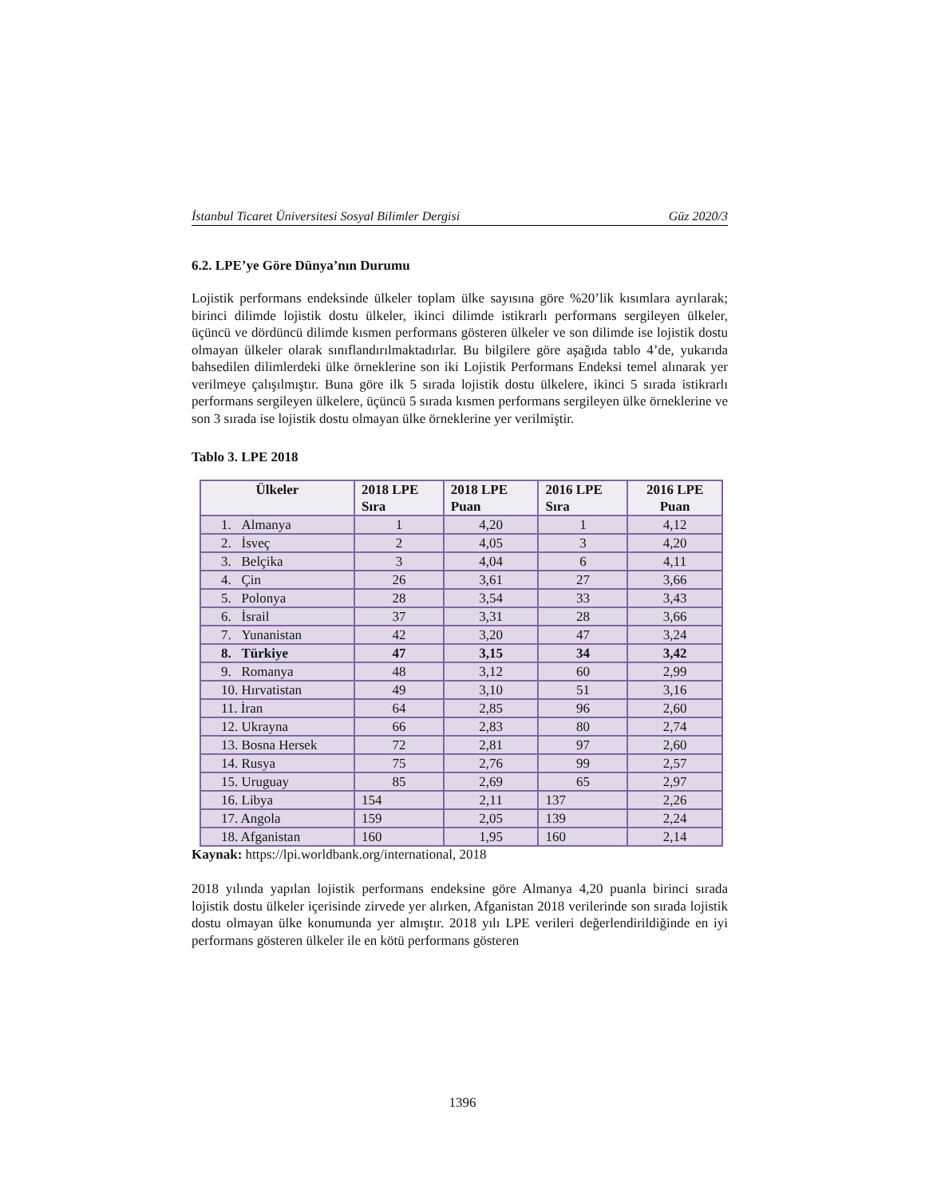İstanbul Ticaret Üniversitesi Sosyal Bilimler Dergisi Güz 2020/3
6.2. LPE’ye Göre Dünya’nın Durumu
Lojistik performans endeksinde ülkeler toplam ülke sayısına göre %20’lik kısımlara ayrılarak; birinci dilimde lojistik dostu ülkeler, ikinci dilimde istikrarlı performans sergileyen ülkeler, üçüncü ve dördüncü dilimde kısmen performans gösteren ülkeler ve son dilimde ise lojistik dostu olmayan ülkeler olarak sınıflandırılmaktadırlar. Bu bilgilere göre aşağıda tablo 4’de, yukarıda bahsedilen dilimlerdeki ülke örneklerine son iki Lojistik Performans Endeksi temel alınarak yer verilmeye çalışılmıştır. Buna göre ilk 5 sırada lojistik dostu ülkelere, ikinci 5 sırada istikrarlı performans sergileyen ülkelere, üçüncü 5 sırada kısmen performans sergileyen ülke örneklerine ve son 3 sırada ise lojistik dostu olmayan ülke örneklerine yer verilmiştir.
Tablo 3. LPE 2018
| Ülkeler | 2018 LPE Sıra | 2018 LPE Puan | 2016 LPE Sıra | 2016 LPE Puan |
| --- | --- | --- | --- | --- |
| 1. Almanya | 1 | 4,20 | 1 | 4,12 |
| 2. İsveç | 2 | 4,05 | 3 | 4,20 |
| 3. Belçika | 3 | 4,04 | 6 | 4,11 |
| 4. Çin | 26 | 3,61 | 27 | 3,66 |
| 5. Polonya | 28 | 3,54 | 33 | 3,43 |
| 6. İsrail | 37 | 3,31 | 28 | 3,66 |
| 7. Yunanistan | 42 | 3,20 | 47 | 3,24 |
| 8. Türkiye | 47 | 3,15 | 34 | 3,42 |
| 9. Romanya | 48 | 3,12 | 60 | 2,99 |
| 10. Hırvatistan | 49 | 3,10 | 51 | 3,16 |
| 11. İran | 64 | 2,85 | 96 | 2,60 |
| 12. Ukrayna | 66 | 2,83 | 80 | 2,74 |
| 13. Bosna Hersek | 72 | 2,81 | 97 | 2,60 |
| 14. Rusya | 75 | 2,76 | 99 | 2,57 |
| 15. Uruguay | 85 | 2,69 | 65 | 2,97 |
| 16. Libya | 154 | 2,11 | 137 | 2,26 |
| 17. Angola | 159 | 2,05 | 139 | 2,24 |
| 18. Afganistan | 160 | 1,95 | 160 | 2,14 |
Kaynak: https://lpi.worldbank.org/international, 2018
2018 yılında yapılan lojistik performans endeksine göre Almanya 4,20 puanla birinci sırada lojistik dostu ülkeler içerisinde zirvede yer alırken, Afganistan 2018 verilerinde son sırada lojistik dostu olmayan ülke konumunda yer almıştır. 2018 yılı LPE verileri değerlendirildiğinde en iyi performans gösteren ülkeler ile en kötü performans gösteren
1396